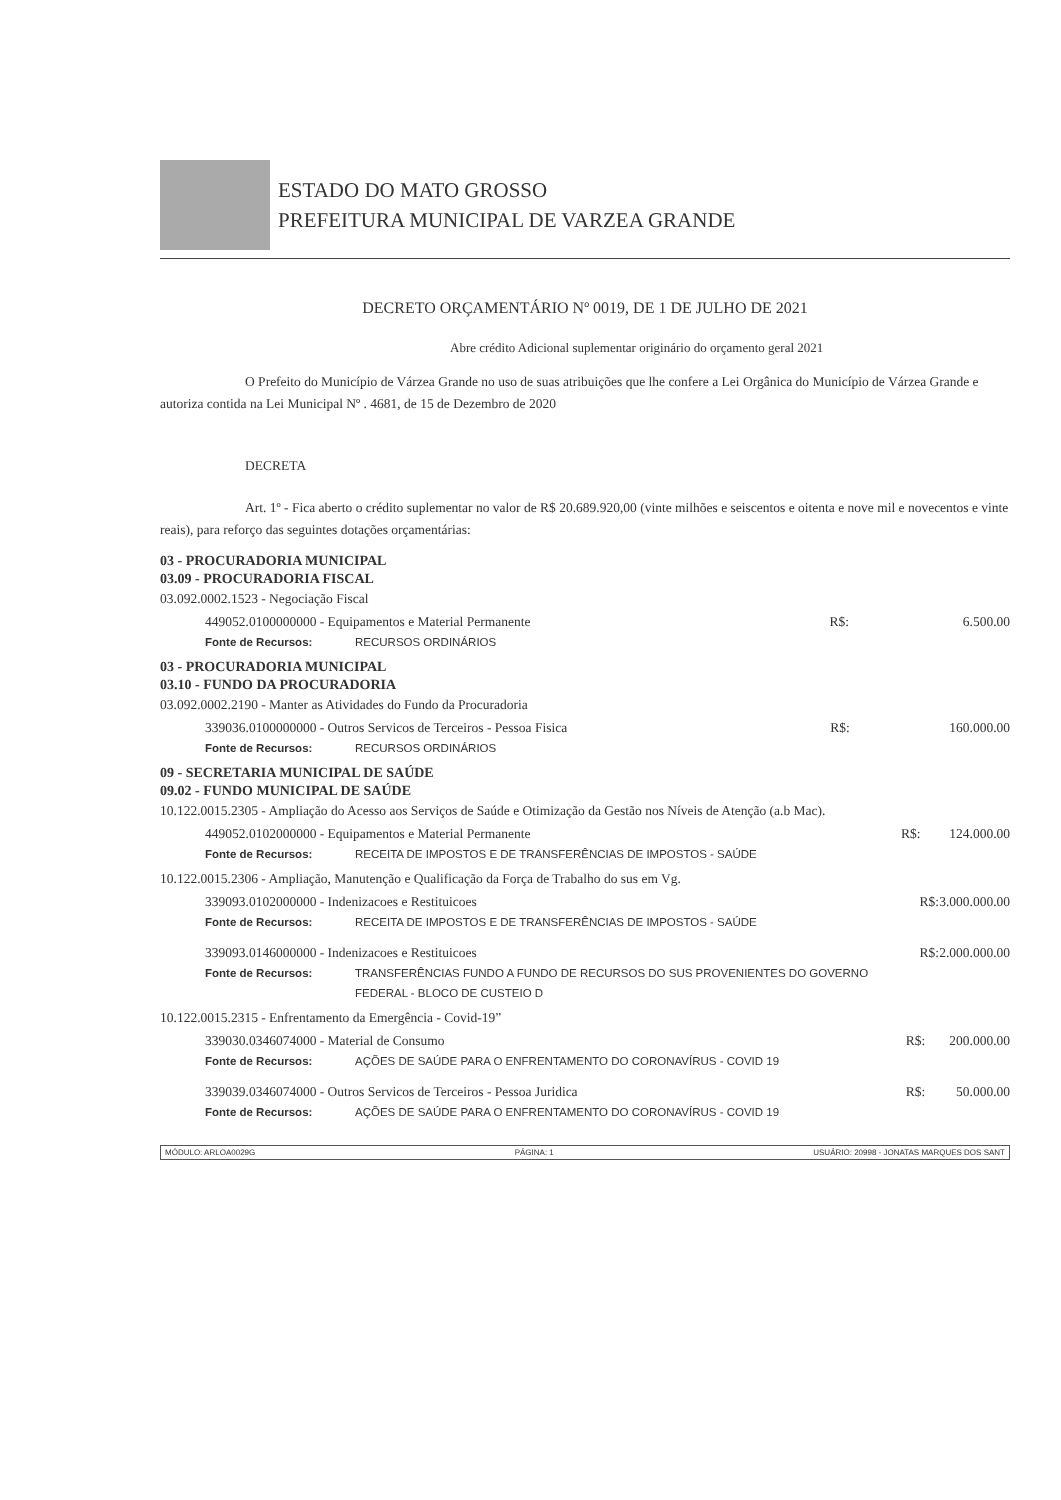ESTADO DO MATO GROSSO
PREFEITURA MUNICIPAL DE VARZEA GRANDE
DECRETO ORÇAMENTÁRIO Nº 0019, DE 1 DE JULHO DE 2021
Abre crédito Adicional suplementar originário do orçamento geral 2021
O Prefeito do Município de Várzea Grande no uso de suas atribuições que lhe confere a Lei Orgânica do Município de Várzea Grande e autoriza contida na Lei Municipal Nº . 4681, de 15 de Dezembro de 2020
DECRETA
Art. 1º - Fica aberto o crédito suplementar no valor de R$ 20.689.920,00 (vinte milhões e seiscentos e oitenta e nove mil e novecentos e vinte reais), para reforço das seguintes dotações orçamentárias:
03 - PROCURADORIA MUNICIPAL
03.09 - PROCURADORIA FISCAL
03.092.0002.1523 - Negociação Fiscal
| 449052.0100000000 - Equipamentos e Material Permanente | | R$: | 6.500.00 |
| Fonte de Recursos: | RECURSOS ORDINÁRIOS | | |
03 - PROCURADORIA MUNICIPAL
03.10 - FUNDO DA PROCURADORIA
03.092.0002.2190 - Manter as Atividades do Fundo da Procuradoria
| 339036.0100000000 - Outros Servicos de Terceiros - Pessoa Fisica | | R$: | 160.000.00 |
| Fonte de Recursos: | RECURSOS ORDINÁRIOS | | |
09 - SECRETARIA MUNICIPAL DE SAÚDE
09.02 - FUNDO MUNICIPAL DE SAÚDE
10.122.0015.2305 - Ampliação do Acesso aos Serviços de Saúde e Otimização da Gestão nos Níveis de Atenção (a.b Mac).
| 449052.0102000000 - Equipamentos e Material Permanente | | R$: | 124.000.00 |
| Fonte de Recursos: | RECEITA DE IMPOSTOS E DE TRANSFERÊNCIAS DE IMPOSTOS - SAÚDE | | |
10.122.0015.2306 - Ampliação, Manutenção e Qualificação da Força de Trabalho do sus em Vg.
| 339093.0102000000 - Indenizacoes e Restituicoes | | R$: | 3.000.000.00 |
| Fonte de Recursos: | RECEITA DE IMPOSTOS E DE TRANSFERÊNCIAS DE IMPOSTOS - SAÚDE | | |
| 339093.0146000000 - Indenizacoes e Restituicoes | | R$: | 2.000.000.00 |
| Fonte de Recursos: | TRANSFERÊNCIAS FUNDO A FUNDO DE RECURSOS DO SUS PROVENIENTES DO GOVERNO FEDERAL - BLOCO DE CUSTEIO D | | |
10.122.0015.2315 - Enfrentamento da Emergência - Covid-19”
| 339030.0346074000 - Material de Consumo | | R$: | 200.000.00 |
| Fonte de Recursos: | AÇÕES DE SAÚDE PARA O ENFRENTAMENTO DO CORONAVÍRUS - COVID 19 | | |
| 339039.0346074000 - Outros Servicos de Terceiros - Pessoa Juridica | | R$: | 50.000.00 |
| Fonte de Recursos: | AÇÕES DE SAÚDE PARA O ENFRENTAMENTO DO CORONAVÍRUS - COVID 19 | | |
MÓDULO: ARLOA0029G PÁGINA: 1 USUÁRIO: 20998 - JONATAS MARQUES DOS SANT